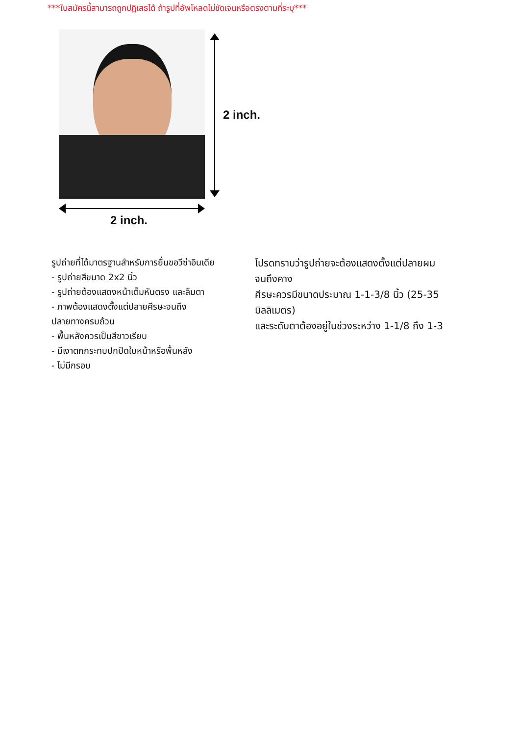***ใบสมัครนี้สามารถถูกปฏิเสธได้ ถ้ารูปที่อัพโหลดไม่ชัดเจนหรือตรงตามที่ระบุ***
2 inch.
2 inch.
รูปถ่ายที่ได้มาตรฐานสำหรับการยื่นขอวีซ่าอินเดีย
- รูปถ่ายสีขนาด 2x2 นิ้ว
- รูปถ่ายต้องแสดงหน้าเต็มหันตรง และลืมตา
- ภาพต้องแสดงตั้งแต่ปลายศีรษะจนถึง
ปลายทางครบถ้วน
- พื้นหลังควรเป็นสีขาวเรียบ
- มีเงาตกกระทบปกปิดใบหน้าหรือพื้นหลัง
- ไม่มีกรอบ
โปรดทราบว่ารูปถ่ายจะต้องแสดงตั้งแต่ปลายผมจนถึงคาง
ศีรษะควรมีขนาดประมาณ 1-1-3/8 นิ้ว (25-35 มิลลิเมตร)
และระดับตาต้องอยู่ในช่วงระหว่าง 1-1/8 ถึง 1-3